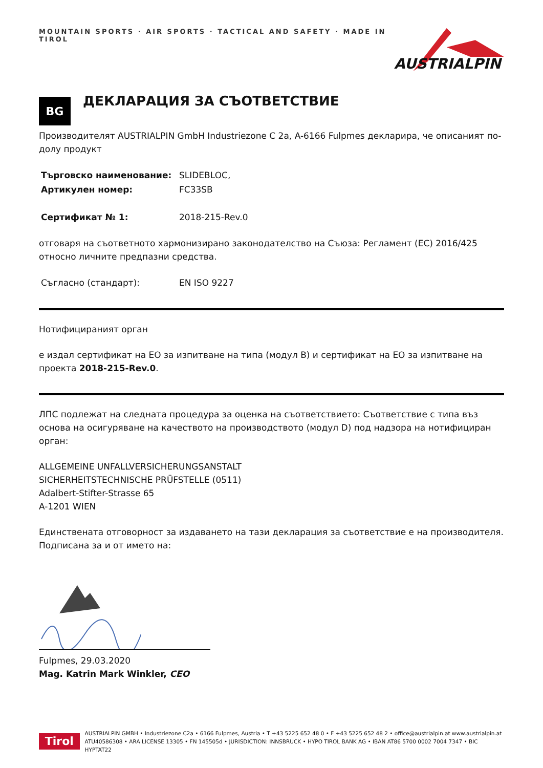MOUNTAIN SPORTS · AIR SPORTS · TACTICAL AND SAFETY · MADE IN TIROL
AUSTRIALPIN
BG
ДЕКЛАРАЦИЯ ЗА СЪОТВЕТСТВИЕ
Производителят AUSTRIALPIN GmbH Industriezone C 2a, A-6166 Fulpmes декларира, че описаният по-долу продукт
| Търговско наименование: | SLIDEBLOC, |
| Артикулен номер: | FC33SB |
| Сертификат № 1: | 2018-215-Rev.0 |
отговаря на съответното хармонизирано законодателство на Съюза: Регламент (ЕС) 2016/425 относно личните предпазни средства.
| Съгласно (стандарт): | EN ISO 9227 |
Нотифицираният орган
е издал сертификат на ЕО за изпитване на типа (модул В) и сертификат на ЕО за изпитване на проекта 2018-215-Rev.0.
ЛПС подлежат на следната процедура за оценка на съответствието: Съответствие с типа въз основа на осигуряване на качеството на производството (модул D) под надзора на нотифициран орган:
ALLGEMEINE UNFALLVERSICHERUNGSANSTALT
SICHERHEITSTECHNISCHE PRÜFSTELLE (0511)
Adalbert-Stifter-Strasse 65
A-1201 WIEN
Единствената отговорност за издаването на тази декларация за съответствие е на производителя. Подписана за и от името на:
Fulpmes, 29.03.2020
Mag. Katrin Mark Winkler, CEO
Tirol
AUSTRIALPIN GMBH • Industriezone C2a • 6166 Fulpmes, Austria • T +43 5225 652 48 0 • F +43 5225 652 48 2 • office@austrialpin.at www.austrialpin.at
ATU40586308 • ARA LICENSE 13305 • FN 145505d • JURISDICTION: INNSBRUCK • HYPO TIROL BANK AG • IBAN AT86 5700 0002 7004 7347 • BIC HYPTAT22